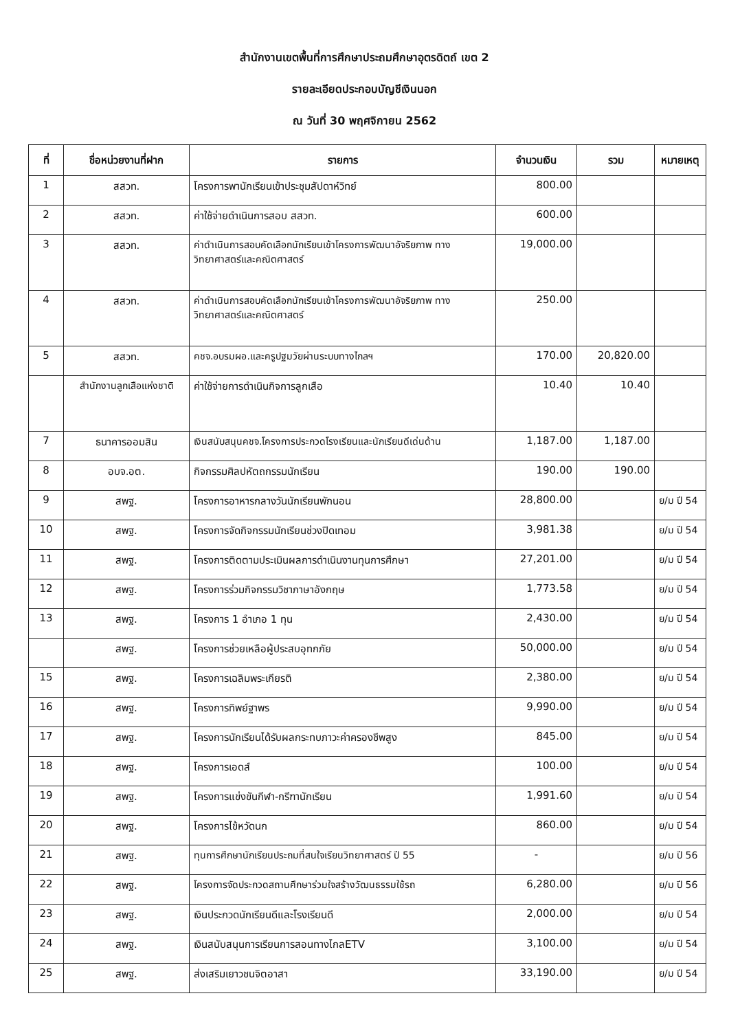สำนักงานเขตพื้นที่การศึกษาประถมศึกษาอุตรดิตถ์ เขต 2
รายละเอียดประกอบบัญชีเงินนอก
ณ วันที่ 30 พฤศจิกายน 2562
| ที่ | ชื่อหน่วยงานที่ฝาก | รายการ | จำนวนเงิน | รวม | หมายเหตุ |
| --- | --- | --- | --- | --- | --- |
| 1 | สสวท. | โครงการพานักเรียนเข้าประชุมสัปดาห์วิทย์ | 800.00 | | |
| 2 | สสวท. | ค่าใช้จ่ายดำเนินการสอบ สสวท. | 600.00 | | |
| 3 | สสวท. | ค่าดำเนินการสอบคัดเลือกนักเรียนเข้าโครงการพัฒนาอัจริยภาพ ทางวิทยาศาสตร์และคณิตศาสตร์ | 19,000.00 | | |
| 4 | สสวท. | ค่าดำเนินการสอบคัดเลือกนักเรียนเข้าโครงการพัฒนาอัจริยภาพ ทางวิทยาศาสตร์และคณิตศาสตร์ | 250.00 | | |
| 5 | สสวท. | คชจ.อบรมผอ.และครูปฐมวัยผ่านระบบทางไกลฯ | 170.00 | 20,820.00 | |
| | สำนักงานลูกเสือแห่งชาติ | ค่าใช้จ่ายการดำเนินกิจการลูกเสือ | 10.40 | 10.40 | |
| 7 | ธนาคารออมสิน | เงินสนับสนุนคชจ.โครงการประกวดโรงเรียนและนักเรียนดีเด่นด้าน | 1,187.00 | 1,187.00 | |
| 8 | อบจ.อต. | กิจกรรมศิลปหัตถกรรมนักเรียน | 190.00 | 190.00 | |
| 9 | สพฐ. | โครงการอาหารกลางวันนักเรียนพักนอน | 28,800.00 | | ย/ม ปี 54 |
| 10 | สพฐ. | โครงการจัดกิจกรรมนักเรียนช่วงปิดเทอม | 3,981.38 | | ย/ม ปี 54 |
| 11 | สพฐ. | โครงการติดตามประเมินผลการดำเนินงานทุนการศึกษา | 27,201.00 | | ย/ม ปี 54 |
| 12 | สพฐ. | โครงการร่วมกิจกรรมวิชาภาษาอังกฤษ | 1,773.58 | | ย/ม ปี 54 |
| 13 | สพฐ. | โครงการ 1 อำเภอ 1 ทุน | 2,430.00 | | ย/ม ปี 54 |
| | สพฐ. | โครงการช่วยเหลือผู้ประสบอุทกภัย | 50,000.00 | | ย/ม ปี 54 |
| 15 | สพฐ. | โครงการเฉลิมพระเกียรติ | 2,380.00 | | ย/ม ปี 54 |
| 16 | สพฐ. | โครงการทิพย์ฐาพร | 9,990.00 | | ย/ม ปี 54 |
| 17 | สพฐ. | โครงการนักเรียนได้รับผลกระทบภาวะค่าครองชีพสูง | 845.00 | | ย/ม ปี 54 |
| 18 | สพฐ. | โครงการเอดส์ | 100.00 | | ย/ม ปี 54 |
| 19 | สพฐ. | โครงการแข่งขันกีฬา-กรีฑานักเรียน | 1,991.60 | | ย/ม ปี 54 |
| 20 | สพฐ. | โครงการไข้หวัดนก | 860.00 | | ย/ม ปี 54 |
| 21 | สพฐ. | ทุนการศึกษานักเรียนประถมที่สนใจเรียนวิทยาศาสตร์ ปี 55 | - | | ย/ม ปี 56 |
| 22 | สพฐ. | โครงการจัดประกวดสถานศึกษาร่วมใจสร้างวัฒนธรรมใช้รถ | 6,280.00 | | ย/ม ปี 56 |
| 23 | สพฐ. | เงินประกวดนักเรียนดีและโรงเรียนดี | 2,000.00 | | ย/ม ปี 54 |
| 24 | สพฐ. | เงินสนับสนุนการเรียนการสอนทางไกลETV | 3,100.00 | | ย/ม ปี 54 |
| 25 | สพฐ. | ส่งเสริมเยาวชนจิตอาสา | 33,190.00 | | ย/ม ปี 54 |